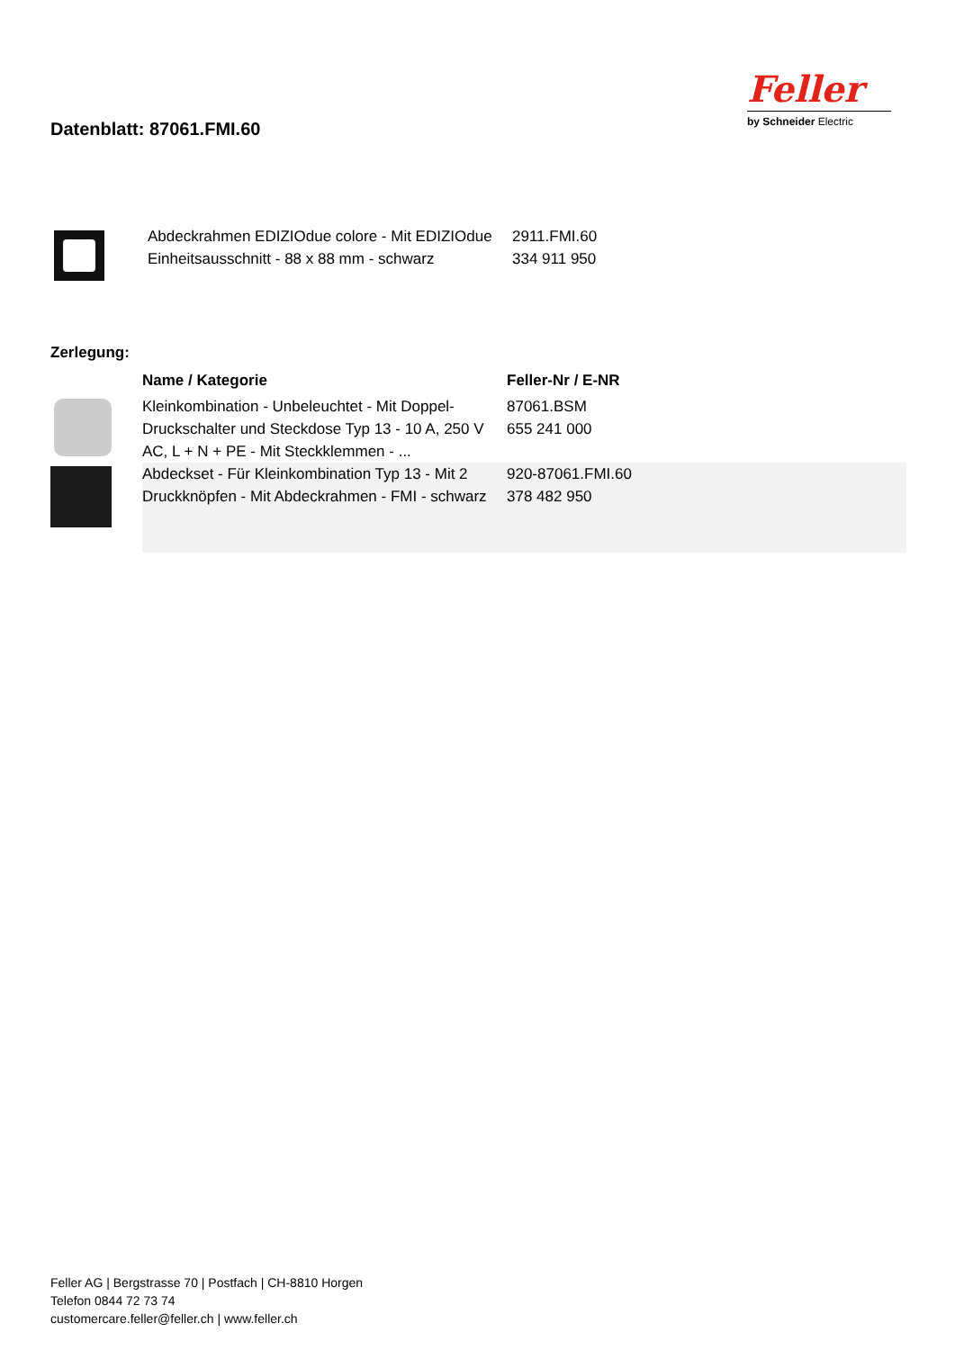Datenblatt: 87061.FMI.60
Feller
by Schneider Electric
| | Abdeckrahmen EDIZIOdue colore - Mit EDIZIOdue Einheitsausschnitt - 88 x 88 mm - schwarz | 2911.FMI.60 334 911 950 |
Zerlegung:
| | Name / Kategorie | Feller-Nr / E-NR |
| --- | --- | --- |
| | Kleinkombination - Unbeleuchtet - Mit Doppel-Druckschalter und Steckdose Typ 13 - 10 A, 250 V AC, L + N + PE - Mit Steckklemmen - ... | 87061.BSM 655 241 000 |
| | Abdeckset - Für Kleinkombination Typ 13 - Mit 2 Druckknöpfen - Mit Abdeckrahmen - FMI - schwarz | 920-87061.FMI.60 378 482 950 |
Feller AG | Bergstrasse 70 | Postfach | CH-8810 Horgen
Telefon 0844 72 73 74
customercare.feller@feller.ch | www.feller.ch